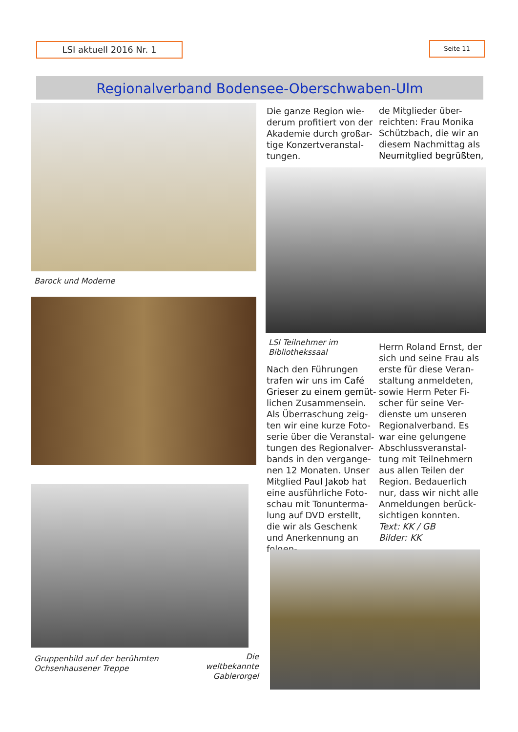LSI aktuell 2016 Nr. 1 Seite 11
Regionalverband Bodensee-Oberschwaben-Ulm
Barock und Moderne
Gruppenbild auf der berühmten
Ochsenhausener Treppe
Die weltbekannte
Gablerorgel
Die ganze Region wie-derum profitiert von der Akademie durch großar-tige Konzertveranstal-tungen.
de Mitglieder über-reichten: Frau Monika Schützbach, die wir an diesem Nachmittag als Neumitglied begrüßten,
LSI Teilnehmer im
Bibliothekssaal
Nach den Führungen trafen wir uns im Café Grieser zu einem gemüt-lichen Zusammensein. Als Überraschung zeig-ten wir eine kurze Foto-serie über die Veranstal-tungen des Regionalver-bands in den vergange-nen 12 Monaten. Unser Mitglied Paul Jakob hat eine ausführliche Foto-schau mit Tonunterma-lung auf DVD erstellt, die wir als Geschenk und Anerkennung an folgen-
Herrn Roland Ernst, der sich und seine Frau als erste für diese Veran-staltung anmeldeten, sowie Herrn Peter Fi-scher für seine Ver-dienste um unseren Regionalverband. Es war eine gelungene Abschlussveranstal-tung mit Teilnehmern aus allen Teilen der Region. Bedauerlich nur, dass wir nicht alle Anmeldungen berück-sichtigen konnten.
Text: KK / GB
Bilder: KK